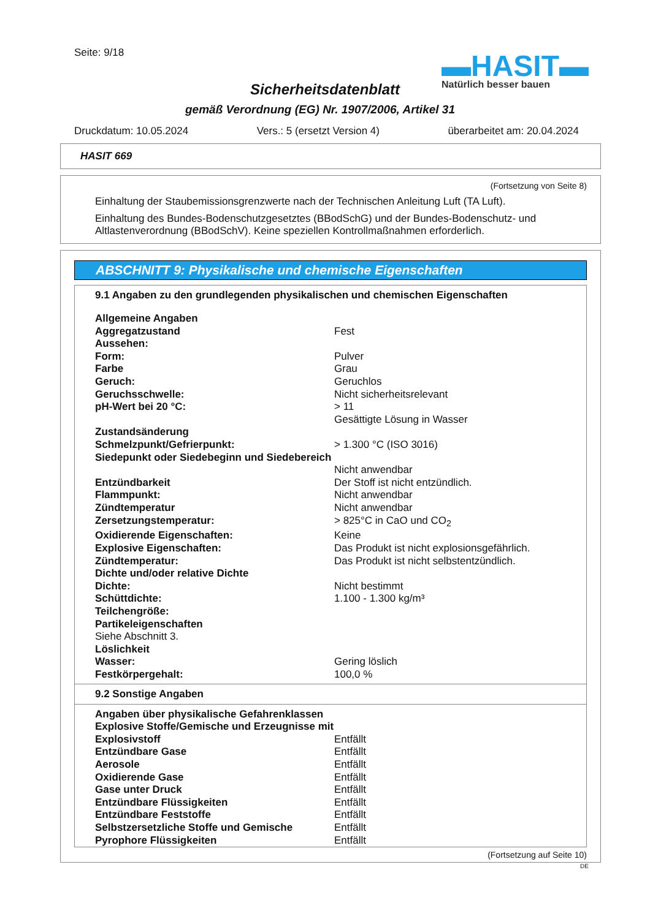Seite: 9/18
▬HASIT▬
Natürlich besser bauen
Sicherheitsdatenblatt
gemäß Verordnung (EG) Nr. 1907/2006, Artikel 31
Druckdatum: 10.05.2024 Vers.: 5 (ersetzt Version 4) überarbeitet am: 20.04.2024
HASIT 669
(Fortsetzung von Seite 8)
Einhaltung der Staubemissionsgrenzwerte nach der Technischen Anleitung Luft (TA Luft).
Einhaltung des Bundes-Bodenschutzgesetztes (BBodSchG) und der Bundes-Bodenschutz- und Altlastenverordnung (BBodSchV). Keine speziellen Kontrollmaßnahmen erforderlich.
ABSCHNITT 9: Physikalische und chemische Eigenschaften
9.1 Angaben zu den grundlegenden physikalischen und chemischen Eigenschaften
| Allgemeine Angaben | |
| Aggregatzustand | Fest |
| Aussehen: | |
| Form: | Pulver |
| Farbe | Grau |
| Geruch: | Geruchlos |
| Geruchsschwelle: | Nicht sicherheitsrelevant |
| pH-Wert bei 20 °C: | > 11 Gesättigte Lösung in Wasser |
| Zustandsänderung | |
| Schmelzpunkt/Gefrierpunkt: | > 1.300 °C (ISO 3016) |
| Siedepunkt oder Siedebeginn und Siedebereich | Nicht anwendbar |
| Entzündbarkeit | Der Stoff ist nicht entzündlich. |
| Flammpunkt: | Nicht anwendbar |
| Zündtemperatur | Nicht anwendbar |
| Zersetzungstemperatur: | > 825°C in CaO und CO<sub>2</sub> |
| Oxidierende Eigenschaften: | Keine |
| Explosive Eigenschaften: | Das Produkt ist nicht explosionsgefährlich. |
| Zündtemperatur: | Das Produkt ist nicht selbstentzündlich. |
| Dichte und/oder relative Dichte | |
| Dichte: | Nicht bestimmt |
| Schüttdichte: | 1.100 - 1.300 kg/m³ |
| Teilchengröße: | |
| Partikeleigenschaften | |
| Siehe Abschnitt 3. | |
| Löslichkeit | |
| Wasser: | Gering löslich |
| Festkörpergehalt: | 100,0 % |
9.2 Sonstige Angaben
| Angaben über physikalische Gefahrenklassen | |
| Explosive Stoffe/Gemische und Erzeugnisse mit Explosivstoff | Entfällt |
| Entzündbare Gase | Entfällt |
| Aerosole | Entfällt |
| Oxidierende Gase | Entfällt |
| Gase unter Druck | Entfällt |
| Entzündbare Flüssigkeiten | Entfällt |
| Entzündbare Feststoffe | Entfällt |
| Selbstzersetzliche Stoffe und Gemische | Entfällt |
| Pyrophore Flüssigkeiten | Entfällt |
(Fortsetzung auf Seite 10)
DE